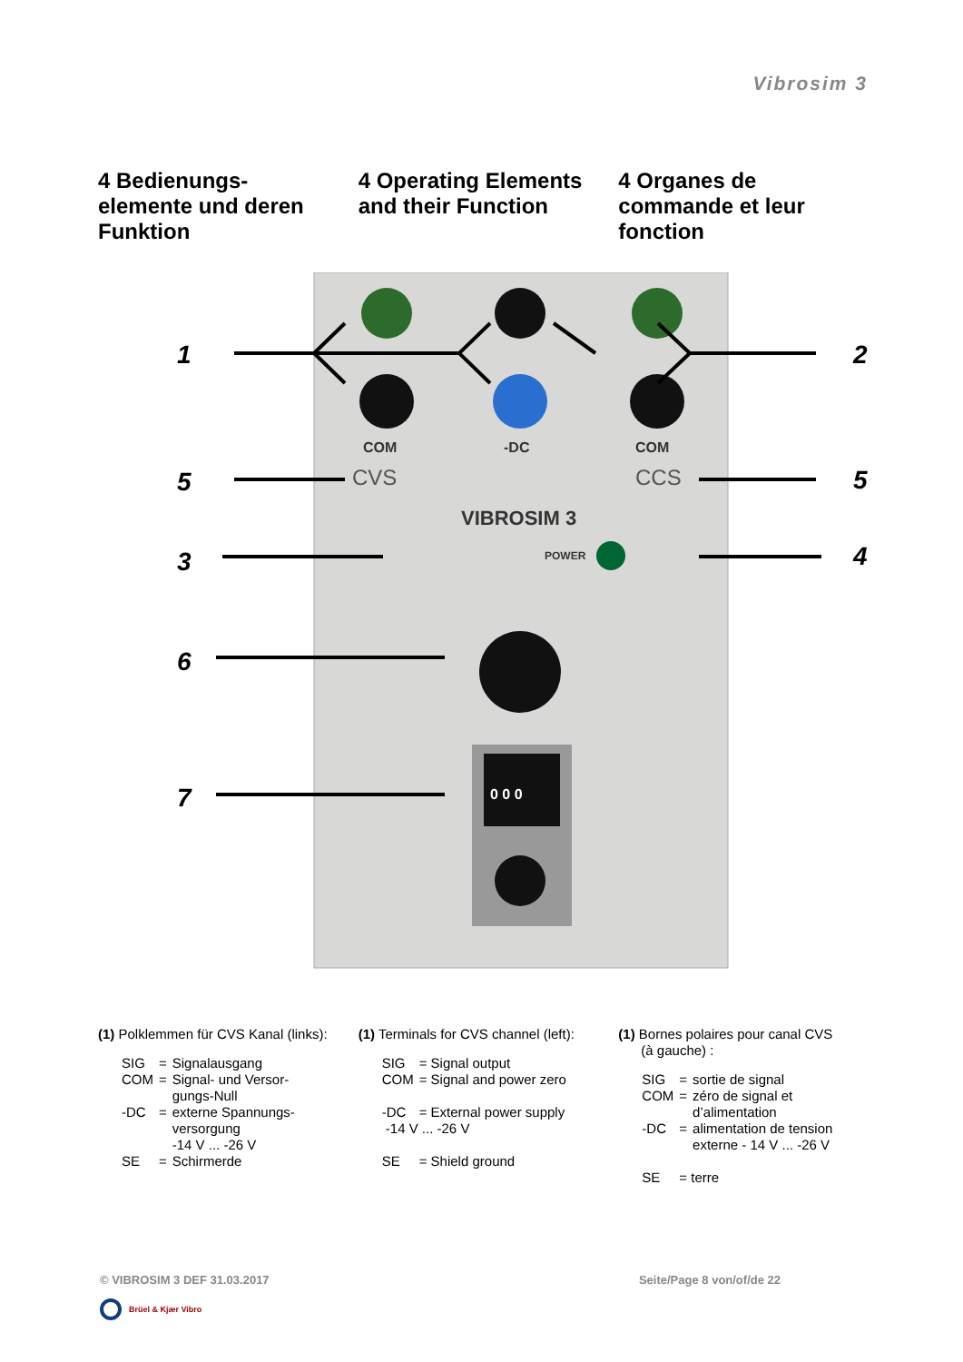Vibrosim 3
4 Bedienungs-
elemente und deren
Funktion
4 Operating Elements and their Function
4 Organes de
commande et leur
fonction
COM
-DC
COM
CVS
CCS
VIBROSIM 3
POWER
0 0 0
1
2
5
5
3
4
6
7
(1) Polklemmen für CVS Kanal (links):
| SIG | = | Signalausgang |
| COM | = | Signal- und Versor- gungs-Null |
| -DC | = | externe Spannungs- versorgung -14 V ... -26 V |
| SE | = | Schirmerde |
(1) Terminals for CVS channel (left):
| SIG | = Signal output |
| COM | = Signal and power zero |
| -DC | = External power supply |
| -14 V ... -26 V | |
| SE | = Shield ground |
(1) Bornes polaires pour canal CVS
(à gauche) :
| SIG | = | sortie de signal |
| COM | = | zéro de signal et d’alimentation |
| -DC | = | alimentation de tension externe - 14 V ... -26 V |
| SE | = terre | |
© VIBROSIM 3 DEF 31.03.2017 Seite/Page 8 von/of/de 22
Brüel & Kjær Vibro